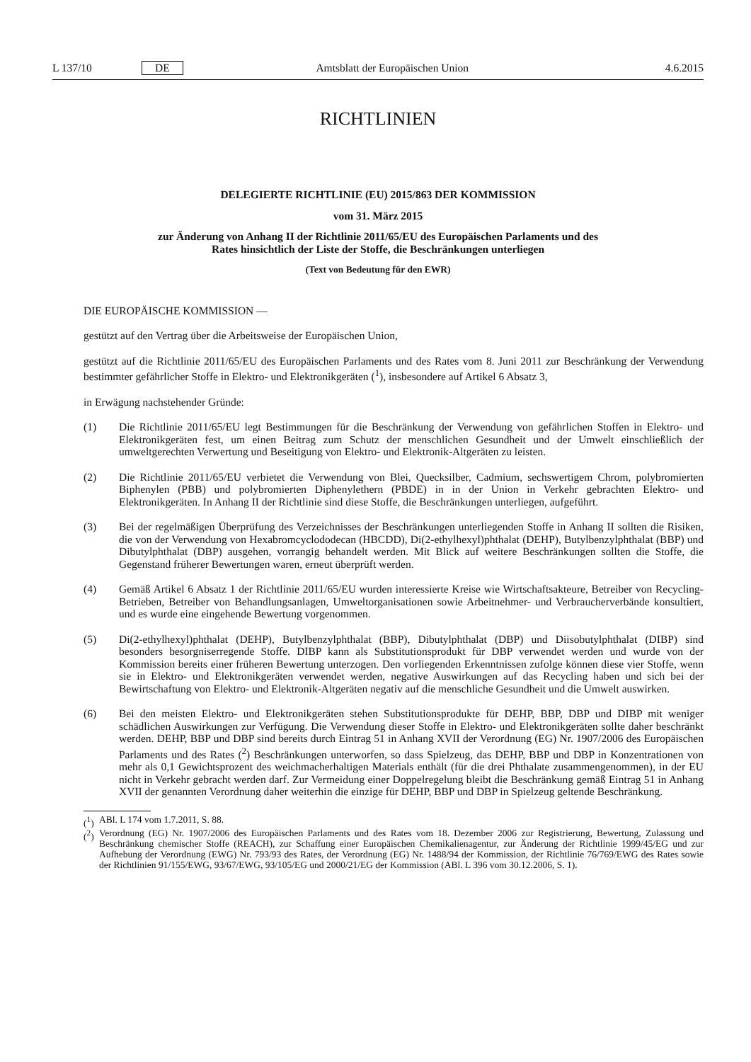L 137/10 DE Amtsblatt der Europäischen Union 4.6.2015
RICHTLINIEN
DELEGIERTE RICHTLINIE (EU) 2015/863 DER KOMMISSION
vom 31. März 2015
zur Änderung von Anhang II der Richtlinie 2011/65/EU des Europäischen Parlaments und des
Rates hinsichtlich der Liste der Stoffe, die Beschränkungen unterliegen
(Text von Bedeutung für den EWR)
DIE EUROPÄISCHE KOMMISSION —
gestützt auf den Vertrag über die Arbeitsweise der Europäischen Union,
gestützt auf die Richtlinie 2011/65/EU des Europäischen Parlaments und des Rates vom 8. Juni 2011 zur Beschränkung der Verwendung bestimmter gefährlicher Stoffe in Elektro- und Elektronikgeräten (<sup>1</sup>), insbesondere auf Artikel 6 Absatz 3,
in Erwägung nachstehender Gründe:
(1) Die Richtlinie 2011/65/EU legt Bestimmungen für die Beschränkung der Verwendung von gefährlichen Stoffen in Elektro- und Elektronikgeräten fest, um einen Beitrag zum Schutz der menschlichen Gesundheit und der Umwelt einschließlich der umweltgerechten Verwertung und Beseitigung von Elektro- und Elektronik-Altgeräten zu leisten.
(2) Die Richtlinie 2011/65/EU verbietet die Verwendung von Blei, Quecksilber, Cadmium, sechswertigem Chrom, polybromierten Biphenylen (PBB) und polybromierten Diphenylethern (PBDE) in in der Union in Verkehr gebrachten Elektro- und Elektronikgeräten. In Anhang II der Richtlinie sind diese Stoffe, die Beschränkungen unterliegen, aufgeführt.
(3) Bei der regelmäßigen Überprüfung des Verzeichnisses der Beschränkungen unterliegenden Stoffe in Anhang II sollten die Risiken, die von der Verwendung von Hexabromcyclododecan (HBCDD), Di(2-ethylhexyl)phthalat (DEHP), Butylbenzylphthalat (BBP) und Dibutylphthalat (DBP) ausgehen, vorrangig behandelt werden. Mit Blick auf weitere Beschränkungen sollten die Stoffe, die Gegenstand früherer Bewertungen waren, erneut überprüft werden.
(4) Gemäß Artikel 6 Absatz 1 der Richtlinie 2011/65/EU wurden interessierte Kreise wie Wirtschaftsakteure, Betreiber von Recycling-Betrieben, Betreiber von Behandlungsanlagen, Umweltorganisationen sowie Arbeitnehmer- und Verbraucherverbände konsultiert, und es wurde eine eingehende Bewertung vorgenommen.
(5) Di(2-ethylhexyl)phthalat (DEHP), Butylbenzylphthalat (BBP), Dibutylphthalat (DBP) und Diisobutylphthalat (DIBP) sind besonders besorgniserregende Stoffe. DIBP kann als Substitutionsprodukt für DBP verwendet werden und wurde von der Kommission bereits einer früheren Bewertung unterzogen. Den vorliegenden Erkenntnissen zufolge können diese vier Stoffe, wenn sie in Elektro- und Elektronikgeräten verwendet werden, negative Auswirkungen auf das Recycling haben und sich bei der Bewirtschaftung von Elektro- und Elektronik-Altgeräten negativ auf die menschliche Gesundheit und die Umwelt auswirken.
(6) Bei den meisten Elektro- und Elektronikgeräten stehen Substitutionsprodukte für DEHP, BBP, DBP und DIBP mit weniger schädlichen Auswirkungen zur Verfügung. Die Verwendung dieser Stoffe in Elektro- und Elektronikgeräten sollte daher beschränkt werden. DEHP, BBP und DBP sind bereits durch Eintrag 51 in Anhang XVII der Verordnung (EG) Nr. 1907/2006 des Europäischen Parlaments und des Rates (<sup>2</sup>) Beschränkungen unterworfen, so dass Spielzeug, das DEHP, BBP und DBP in Konzentrationen von mehr als 0,1 Gewichtsprozent des weichmacherhaltigen Materials enthält (für die drei Phthalate zusammengenommen), in der EU nicht in Verkehr gebracht werden darf. Zur Vermeidung einer Doppelregelung bleibt die Beschränkung gemäß Eintrag 51 in Anhang XVII der genannten Verordnung daher weiterhin die einzige für DEHP, BBP und DBP in Spielzeug geltende Beschränkung.
(<sup>1</sup>) ABl. L 174 vom 1.7.2011, S. 88.
(<sup>2</sup>) Verordnung (EG) Nr. 1907/2006 des Europäischen Parlaments und des Rates vom 18. Dezember 2006 zur Registrierung, Bewertung, Zulassung und Beschränkung chemischer Stoffe (REACH), zur Schaffung einer Europäischen Chemikalienagentur, zur Änderung der Richtlinie 1999/45/EG und zur Aufhebung der Verordnung (EWG) Nr. 793/93 des Rates, der Verordnung (EG) Nr. 1488/94 der Kommission, der Richtlinie 76/769/EWG des Rates sowie der Richtlinien 91/155/EWG, 93/67/EWG, 93/105/EG und 2000/21/EG der Kommission (ABl. L 396 vom 30.12.2006, S. 1).